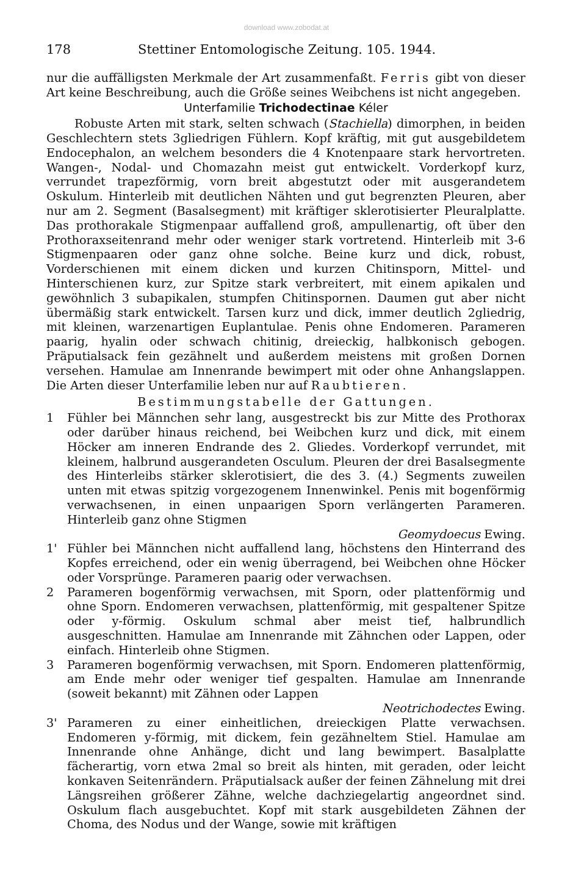download www.zobodat.at
178 Stettiner Entomologische Zeitung. 105. 1944.
nur die auffälligsten Merkmale der Art zusammenfaßt. Ferris gibt von dieser Art keine Beschreibung, auch die Größe seines Weibchens ist nicht angegeben.
Unterfamilie Trichodectinae Kéler
Robuste Arten mit stark, selten schwach (Stachiella) dimorphen, in beiden Geschlechtern stets 3gliedrigen Fühlern. Kopf kräftig, mit gut ausgebildetem Endocephalon, an welchem besonders die 4 Knotenpaare stark hervortreten. Wangen-, Nodal- und Chomazahn meist gut entwickelt. Vorderkopf kurz, verrundet trapezförmig, vorn breit abgestutzt oder mit ausgerandetem Oskulum. Hinterleib mit deutlichen Nähten und gut begrenzten Pleuren, aber nur am 2. Segment (Basalsegment) mit kräftiger sklerotisierter Pleuralplatte. Das prothorakale Stigmenpaar auffallend groß, ampullenartig, oft über den Prothoraxseitenrand mehr oder weniger stark vortretend. Hinterleib mit 3-6 Stigmenpaaren oder ganz ohne solche. Beine kurz und dick, robust, Vorderschienen mit einem dicken und kurzen Chitinsporn, Mittel- und Hinterschienen kurz, zur Spitze stark verbreitert, mit einem apikalen und gewöhnlich 3 subapikalen, stumpfen Chitinspornen. Daumen gut aber nicht übermäßig stark entwickelt. Tarsen kurz und dick, immer deutlich 2gliedrig, mit kleinen, warzenartigen Euplantulae. Penis ohne Endomeren. Parameren paarig, hyalin oder schwach chitinig, dreieckig, halbkonisch gebogen. Präputialsack fein gezähnelt und außerdem meistens mit großen Dornen versehen. Hamulae am Innenrande bewimpert mit oder ohne Anhangslappen. Die Arten dieser Unterfamilie leben nur auf Raubtieren.
Bestimmungstabelle der Gattungen.
1 Fühler bei Männchen sehr lang, ausgestreckt bis zur Mitte des Prothorax oder darüber hinaus reichend, bei Weibchen kurz und dick, mit einem Höcker am inneren Endrande des 2. Gliedes. Vorderkopf verrundet, mit kleinem, halbrund ausgerandeten Osculum. Pleuren der drei Basalsegmente des Hinterleibs stärker sklerotisiert, die des 3. (4.) Segments zuweilen unten mit etwas spitzig vorgezogenem Innenwinkel. Penis mit bogenförmig verwachsenen, in einen unpaarigen Sporn verlängerten Parameren. Hinterleib ganz ohne Stigmen
Geomydoecus Ewing.
1' Fühler bei Männchen nicht auffallend lang, höchstens den Hinterrand des Kopfes erreichend, oder ein wenig überragend, bei Weibchen ohne Höcker oder Vorsprünge. Parameren paarig oder verwachsen.
2 Parameren bogenförmig verwachsen, mit Sporn, oder plattenförmig und ohne Sporn. Endomeren verwachsen, plattenförmig, mit gespaltener Spitze oder y-förmig. Oskulum schmal aber meist tief, halbrundlich ausgeschnitten. Hamulae am Innenrande mit Zähnchen oder Lappen, oder einfach. Hinterleib ohne Stigmen.
3 Parameren bogenförmig verwachsen, mit Sporn. Endomeren plattenförmig, am Ende mehr oder weniger tief gespalten. Hamulae am Innenrande (soweit bekannt) mit Zähnen oder Lappen
Neotrichodectes Ewing.
3' Parameren zu einer einheitlichen, dreieckigen Platte verwachsen. Endomeren y-förmig, mit dickem, fein gezähneltem Stiel. Hamulae am Innenrande ohne Anhänge, dicht und lang bewimpert. Basalplatte fächerartig, vorn etwa 2mal so breit als hinten, mit geraden, oder leicht konkaven Seitenrändern. Präputialsack außer der feinen Zähnelung mit drei Längsreihen größerer Zähne, welche dachziegelartig angeordnet sind. Oskulum flach ausgebuchtet. Kopf mit stark ausgebildeten Zähnen der Choma, des Nodus und der Wange, sowie mit kräftigen